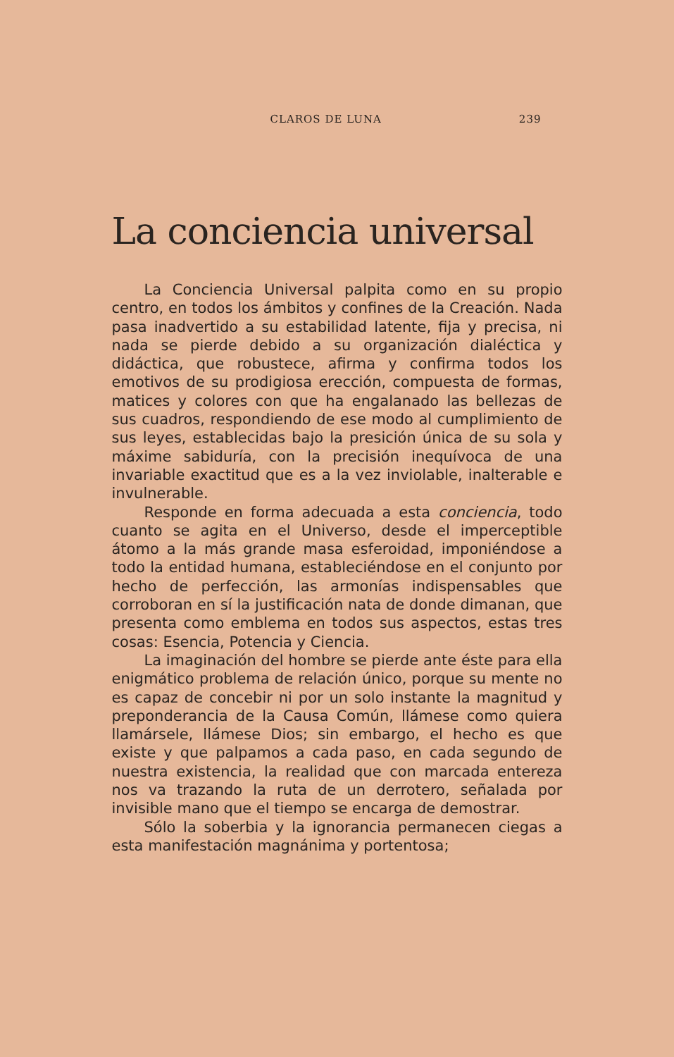CLAROS DE LUNA 239
La conciencia universal
La Conciencia Universal palpita como en su propio centro, en todos los ámbitos y confines de la Creación. Nada pasa inadvertido a su estabilidad latente, fija y precisa, ni nada se pierde debido a su organización dialéctica y didáctica, que robustece, afirma y confirma todos los emotivos de su prodigiosa erección, compuesta de formas, matices y colores con que ha engalanado las bellezas de sus cuadros, respondiendo de ese modo al cumplimiento de sus leyes, establecidas bajo la presición única de su sola y máxime sabiduría, con la precisión inequívoca de una invariable exactitud que es a la vez inviolable, inalterable e invulnerable.
Responde en forma adecuada a esta conciencia, todo cuanto se agita en el Universo, desde el imperceptible átomo a la más grande masa esferoidad, imponiéndose a todo la entidad humana, estableciéndose en el conjunto por hecho de perfección, las armonías indispensables que corroboran en sí la justificación nata de donde dimanan, que presenta como emblema en todos sus aspectos, estas tres cosas: Esencia, Potencia y Ciencia.
La imaginación del hombre se pierde ante éste para ella enigmático problema de relación único, porque su mente no es capaz de concebir ni por un solo instante la magnitud y preponderancia de la Causa Común, llámese como quiera llamársele, llámese Dios; sin embargo, el hecho es que existe y que palpamos a cada paso, en cada segundo de nuestra existencia, la realidad que con marcada entereza nos va trazando la ruta de un derrotero, señalada por invisible mano que el tiempo se encarga de demostrar.
Sólo la soberbia y la ignorancia permanecen ciegas a esta manifestación magnánima y portentosa;